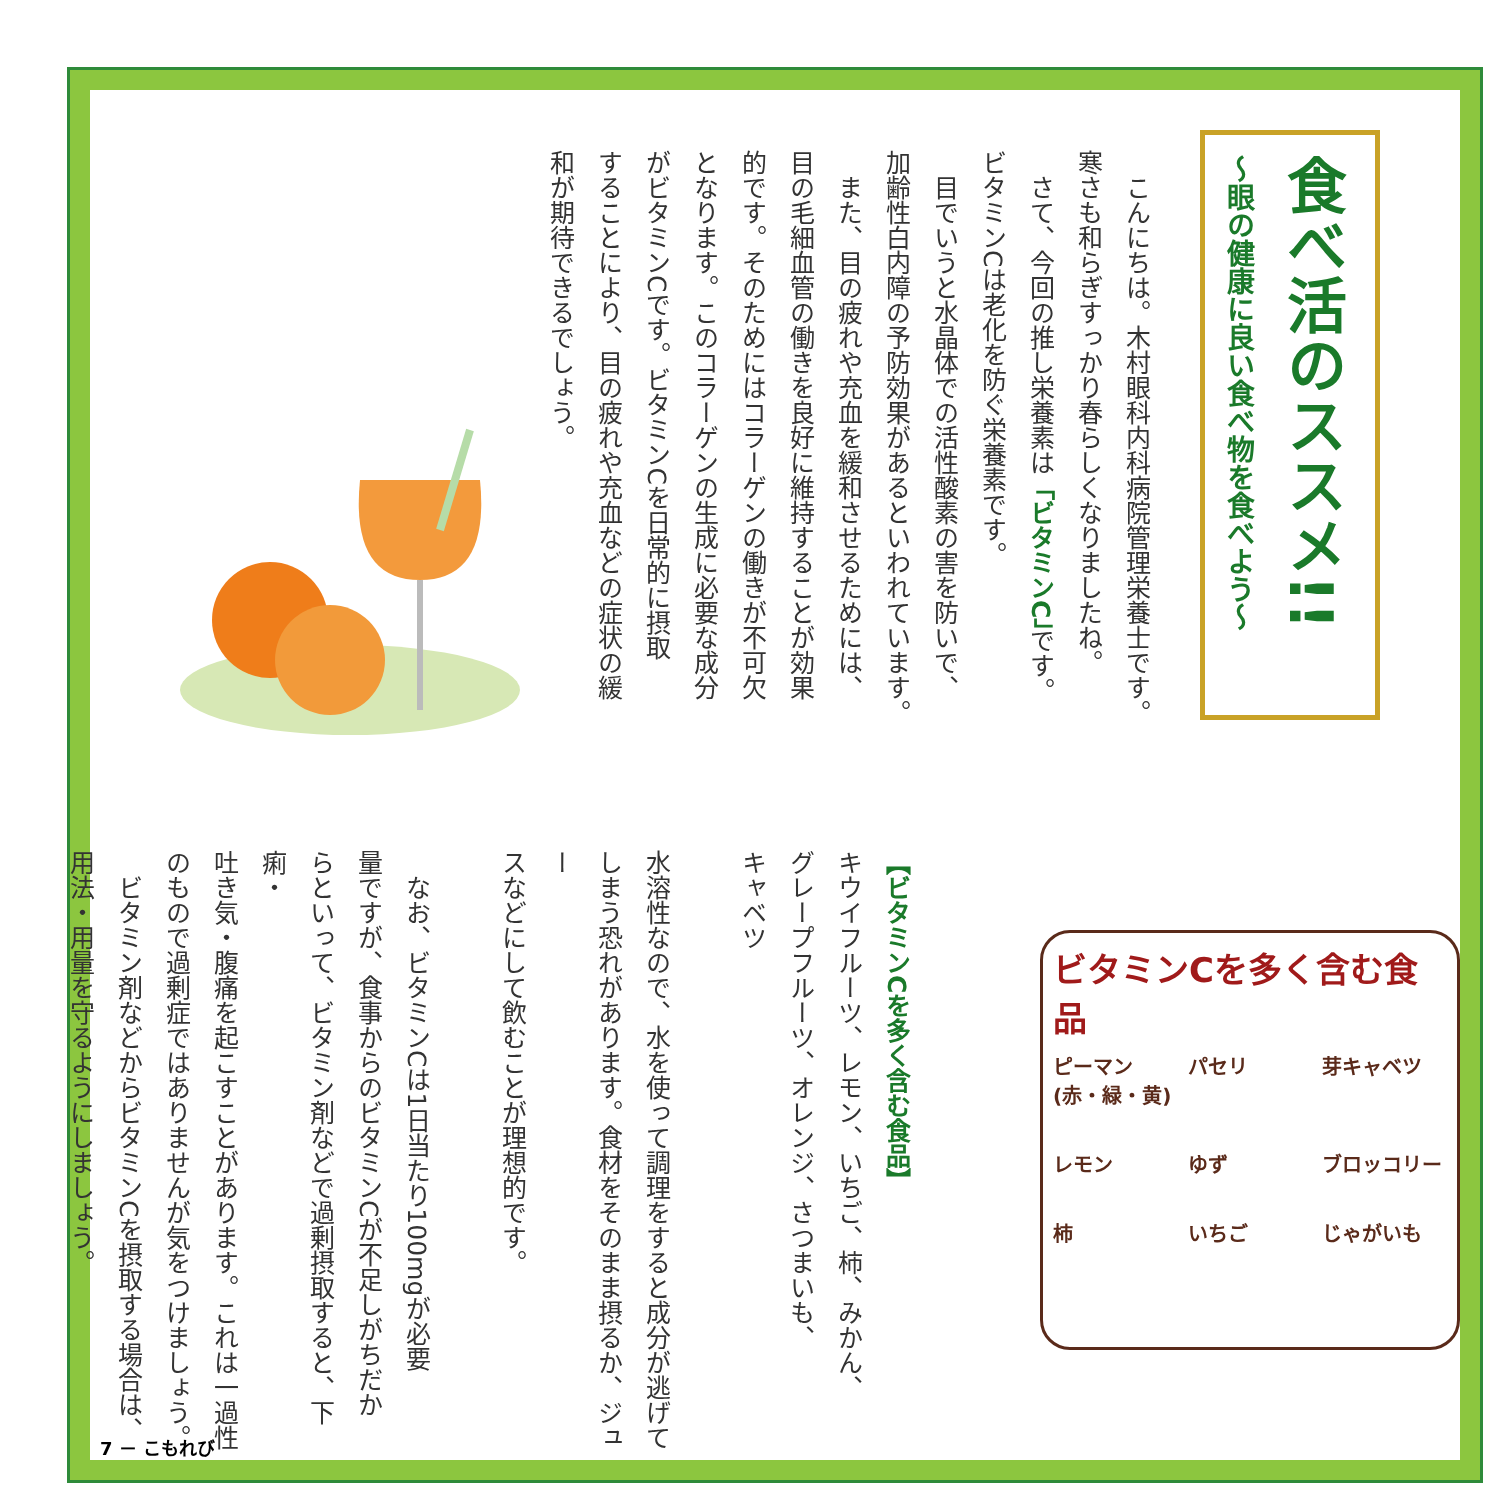食べ活のススメ!!
～眼の健康に良い食べ物を食べよう～
　こんにちは。木村眼科内科病院管理栄養士です。
寒さも和らぎすっかり春らしくなりましたね。
　さて、今回の推し栄養素は「ビタミンC」です。
ビタミンCは老化を防ぐ栄養素です。
　目でいうと水晶体での活性酸素の害を防いで、
加齢性白内障の予防効果があるといわれています。
　また、目の疲れや充血を緩和させるためには、
目の毛細血管の働きを良好に維持することが効果
的です。そのためにはコラーゲンの働きが不可欠
となります。このコラーゲンの生成に必要な成分
がビタミンCです。ビタミンCを日常的に摂取
することにより、目の疲れや充血などの症状の緩
和が期待できるでしょう。
【ビタミンCを多く含む食品】
キウイフルーツ、レモン、いちご、柿、みかん、
グレープフルーツ、オレンジ、さつまいも、
キャベツ
水溶性なので、水を使って調理をすると成分が逃げて
しまう恐れがあります。食材をそのまま摂るか、ジュー
スなどにして飲むことが理想的です。
　なお、ビタミンCは1日当たり100mgが必要
量ですが、食事からのビタミンCが不足しがちだか
らといって、ビタミン剤などで過剰摂取すると、下痢・
吐き気・腹痛を起こすことがあります。これは一過性
のもので過剰症ではありませんが気をつけましょう。
　ビタミン剤などからビタミンCを摂取する場合は、
用法・用量を守るようにしましょう。
ビタミンCを多く含む食品
ピーマン (赤・緑・黄) パセリ 芽キャベツ レモン ゆず ブロッコリー 柿 いちご じゃがいも
7 － こもれび